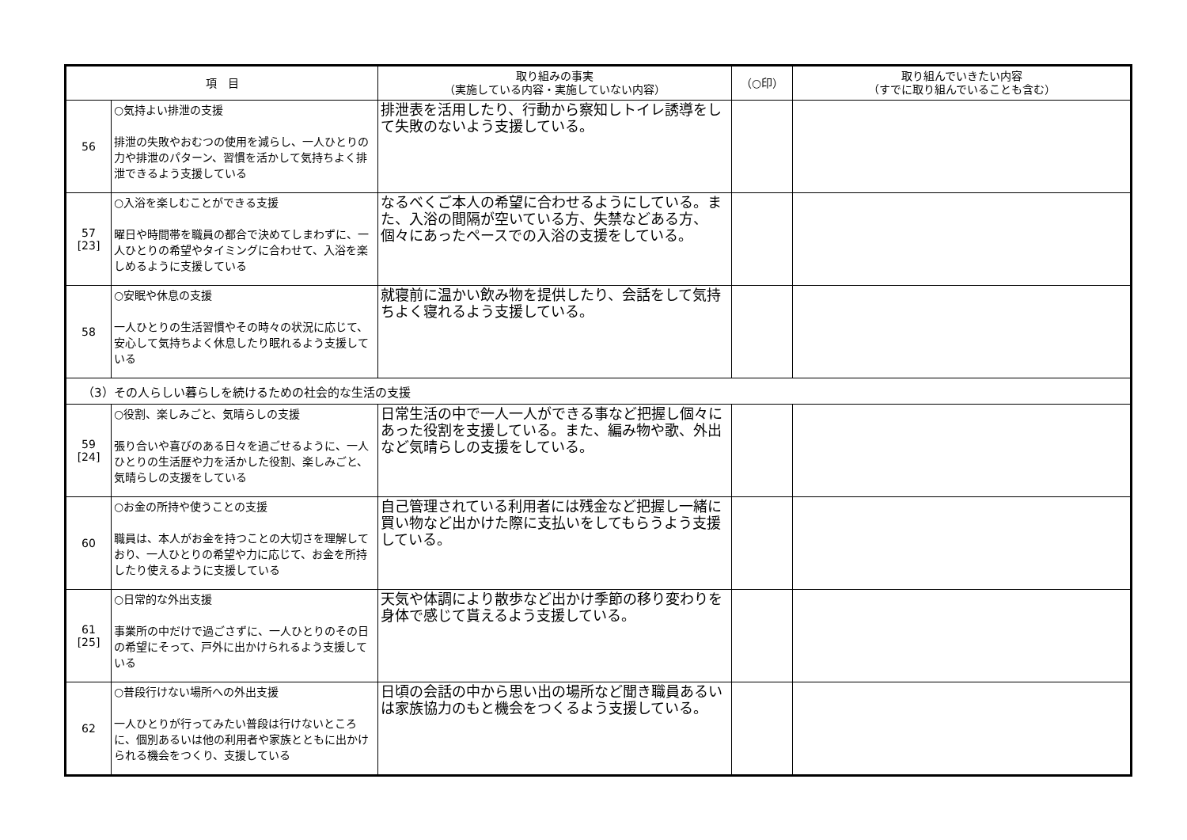| 項 目 | | 取り組みの事実 （実施している内容・実施していない内容） | （○印） | 取り組んでいきたい内容 （すでに取り組んでいることも含む） |
| --- | --- | --- | --- | --- |
| 56 | ○気持よい排泄の支援 排泄の失敗やおむつの使用を減らし、一人ひとりの力や排泄のパターン、習慣を活かして気持ちよく排泄できるよう支援している | 排泄表を活用したり、行動から察知しトイレ誘導をして失敗のないよう支援している。 | | |
| 57 [23] | ○入浴を楽しむことができる支援 曜日や時間帯を職員の都合で決めてしまわずに、一人ひとりの希望やタイミングに合わせて、入浴を楽しめるように支援している | なるべくご本人の希望に合わせるようにしている。また、入浴の間隔が空いている方、失禁などある方、個々にあったペースでの入浴の支援をしている。 | | |
| 58 | ○安眠や休息の支援 一人ひとりの生活習慣やその時々の状況に応じて、安心して気持ちよく休息したり眠れるよう支援している | 就寝前に温かい飲み物を提供したり、会話をして気持ちよく寝れるよう支援している。 | | |
| （3）その人らしい暮らしを続けるための社会的な生活の支援 | | | | |
| 59 [24] | ○役割、楽しみごと、気晴らしの支援 張り合いや喜びのある日々を過ごせるように、一人ひとりの生活歴や力を活かした役割、楽しみごと、気晴らしの支援をしている | 日常生活の中で一人一人ができる事など把握し個々にあった役割を支援している。また、編み物や歌、外出など気晴らしの支援をしている。 | | |
| 60 | ○お金の所持や使うことの支援 職員は、本人がお金を持つことの大切さを理解しており、一人ひとりの希望や力に応じて、お金を所持したり使えるように支援している | 自己管理されている利用者には残金など把握し一緒に買い物など出かけた際に支払いをしてもらうよう支援している。 | | |
| 61 [25] | ○日常的な外出支援 事業所の中だけで過ごさずに、一人ひとりのその日の希望にそって、戸外に出かけられるよう支援している | 天気や体調により散歩など出かけ季節の移り変わりを身体で感じて貰えるよう支援している。 | | |
| 62 | ○普段行けない場所への外出支援 一人ひとりが行ってみたい普段は行けないところに、個別あるいは他の利用者や家族とともに出かけられる機会をつくり、支援している | 日頃の会話の中から思い出の場所など聞き職員あるいは家族協力のもと機会をつくるよう支援している。 | | |